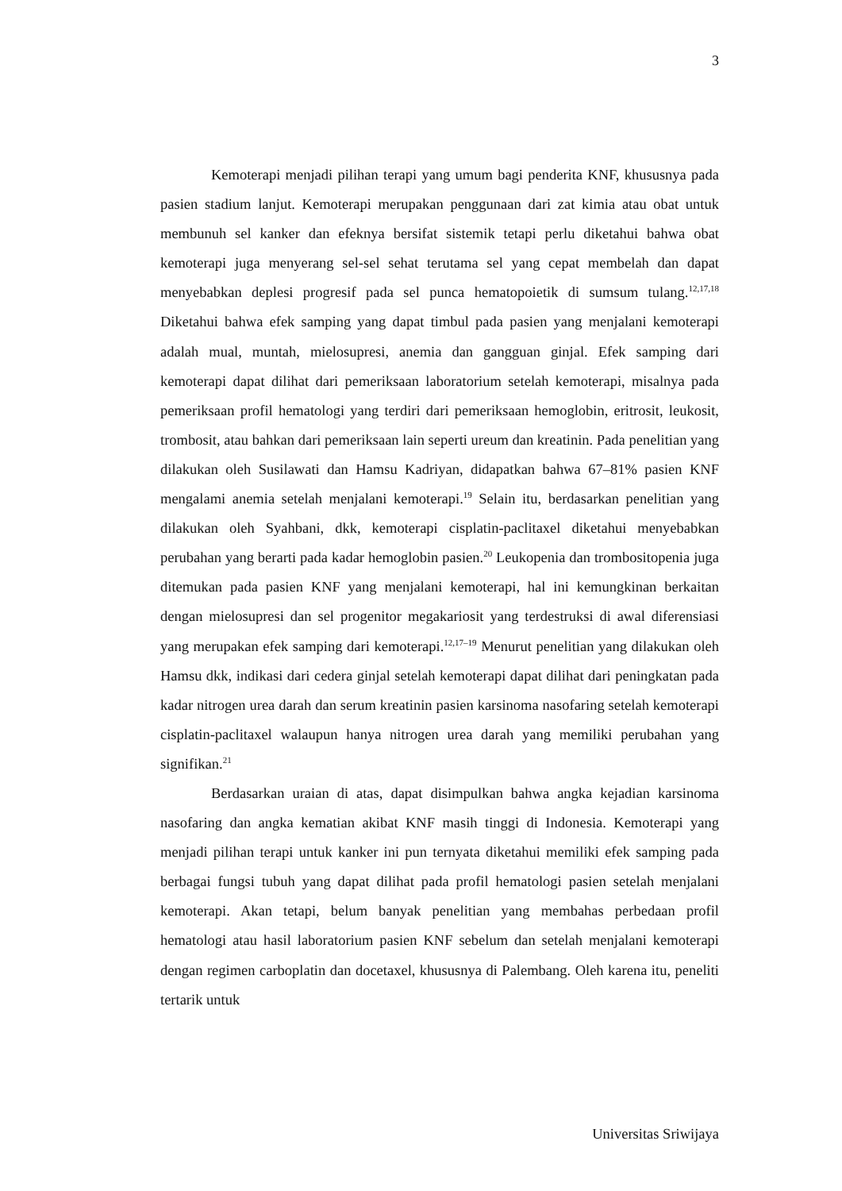3
Kemoterapi menjadi pilihan terapi yang umum bagi penderita KNF, khususnya pada pasien stadium lanjut. Kemoterapi merupakan penggunaan dari zat kimia atau obat untuk membunuh sel kanker dan efeknya bersifat sistemik tetapi perlu diketahui bahwa obat kemoterapi juga menyerang sel-sel sehat terutama sel yang cepat membelah dan dapat menyebabkan deplesi progresif pada sel punca hematopoietik di sumsum tulang.<sup>12,17,18</sup> Diketahui bahwa efek samping yang dapat timbul pada pasien yang menjalani kemoterapi adalah mual, muntah, mielosupresi, anemia dan gangguan ginjal. Efek samping dari kemoterapi dapat dilihat dari pemeriksaan laboratorium setelah kemoterapi, misalnya pada pemeriksaan profil hematologi yang terdiri dari pemeriksaan hemoglobin, eritrosit, leukosit, trombosit, atau bahkan dari pemeriksaan lain seperti ureum dan kreatinin. Pada penelitian yang dilakukan oleh Susilawati dan Hamsu Kadriyan, didapatkan bahwa 67–81% pasien KNF mengalami anemia setelah menjalani kemoterapi.<sup>19</sup> Selain itu, berdasarkan penelitian yang dilakukan oleh Syahbani, dkk, kemoterapi cisplatin-paclitaxel diketahui menyebabkan perubahan yang berarti pada kadar hemoglobin pasien.<sup>20</sup> Leukopenia dan trombositopenia juga ditemukan pada pasien KNF yang menjalani kemoterapi, hal ini kemungkinan berkaitan dengan mielosupresi dan sel progenitor megakariosit yang terdestruksi di awal diferensiasi yang merupakan efek samping dari kemoterapi.<sup>12,17–19</sup> Menurut penelitian yang dilakukan oleh Hamsu dkk, indikasi dari cedera ginjal setelah kemoterapi dapat dilihat dari peningkatan pada kadar nitrogen urea darah dan serum kreatinin pasien karsinoma nasofaring setelah kemoterapi cisplatin-paclitaxel walaupun hanya nitrogen urea darah yang memiliki perubahan yang signifikan.<sup>21</sup>
Berdasarkan uraian di atas, dapat disimpulkan bahwa angka kejadian karsinoma nasofaring dan angka kematian akibat KNF masih tinggi di Indonesia. Kemoterapi yang menjadi pilihan terapi untuk kanker ini pun ternyata diketahui memiliki efek samping pada berbagai fungsi tubuh yang dapat dilihat pada profil hematologi pasien setelah menjalani kemoterapi. Akan tetapi, belum banyak penelitian yang membahas perbedaan profil hematologi atau hasil laboratorium pasien KNF sebelum dan setelah menjalani kemoterapi dengan regimen carboplatin dan docetaxel, khususnya di Palembang. Oleh karena itu, peneliti tertarik untuk
Universitas Sriwijaya